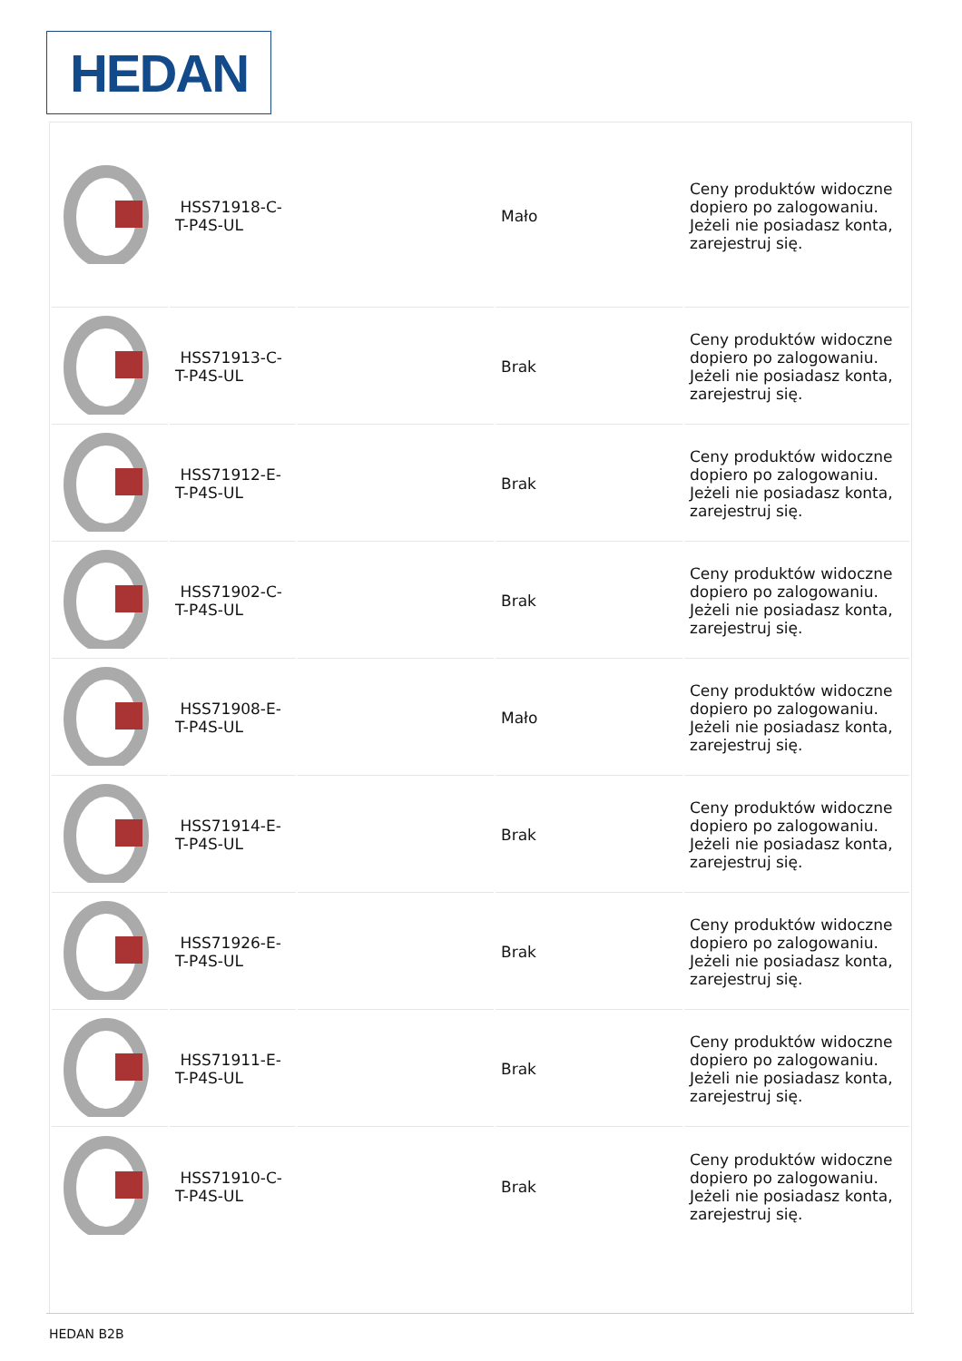HEDAN
| | HSS71918-C-T-P4S-UL | | Mało | Ceny produktów widoczne dopiero po zalogowaniu. Jeżeli nie posiadasz konta, zarejestruj się. |
| | HSS71913-C-T-P4S-UL | | Brak | Ceny produktów widoczne dopiero po zalogowaniu. Jeżeli nie posiadasz konta, zarejestruj się. |
| | HSS71912-E-T-P4S-UL | | Brak | Ceny produktów widoczne dopiero po zalogowaniu. Jeżeli nie posiadasz konta, zarejestruj się. |
| | HSS71902-C-T-P4S-UL | | Brak | Ceny produktów widoczne dopiero po zalogowaniu. Jeżeli nie posiadasz konta, zarejestruj się. |
| | HSS71908-E-T-P4S-UL | | Mało | Ceny produktów widoczne dopiero po zalogowaniu. Jeżeli nie posiadasz konta, zarejestruj się. |
| | HSS71914-E-T-P4S-UL | | Brak | Ceny produktów widoczne dopiero po zalogowaniu. Jeżeli nie posiadasz konta, zarejestruj się. |
| | HSS71926-E-T-P4S-UL | | Brak | Ceny produktów widoczne dopiero po zalogowaniu. Jeżeli nie posiadasz konta, zarejestruj się. |
| | HSS71911-E-T-P4S-UL | | Brak | Ceny produktów widoczne dopiero po zalogowaniu. Jeżeli nie posiadasz konta, zarejestruj się. |
| | HSS71910-C-T-P4S-UL | | Brak | Ceny produktów widoczne dopiero po zalogowaniu. Jeżeli nie posiadasz konta, zarejestruj się. |
HEDAN B2B